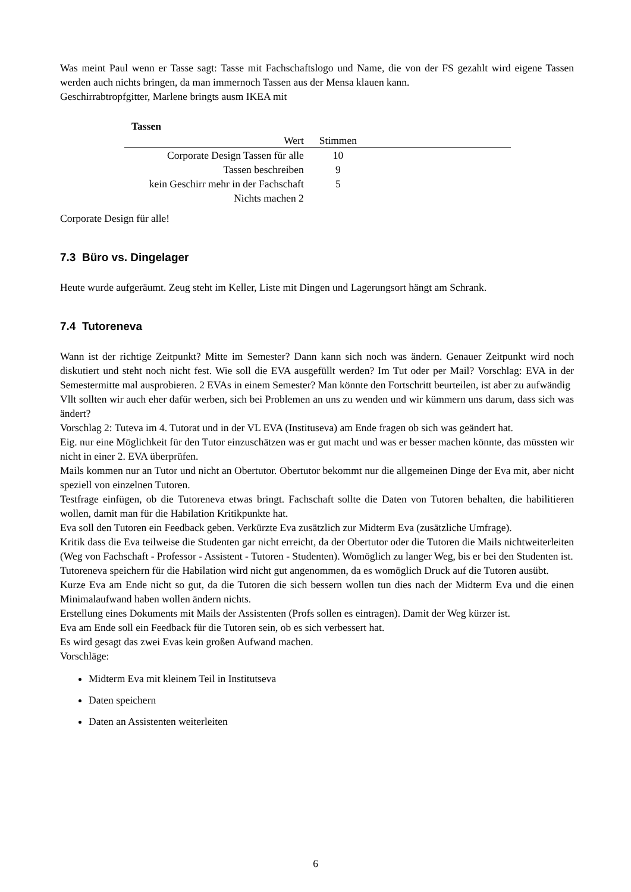Was meint Paul wenn er Tasse sagt: Tasse mit Fachschaftslogo und Name, die von der FS gezahlt wird eigene Tassen werden auch nichts bringen, da man immernoch Tassen aus der Mensa klauen kann.
Geschirrabtropfgitter, Marlene bringts ausm IKEA mit
Tassen
| Wert | Stimmen | |
| --- | --- | --- |
| Corporate Design Tassen für alle | 10 | |
| Tassen beschreiben | 9 | |
| kein Geschirr mehr in der Fachschaft | 5 | |
| Nichts machen 2 | | |
Corporate Design für alle!
7.3 Büro vs. Dingelager
Heute wurde aufgeräumt. Zeug steht im Keller, Liste mit Dingen und Lagerungsort hängt am Schrank.
7.4 Tutoreneva
Wann ist der richtige Zeitpunkt? Mitte im Semester? Dann kann sich noch was ändern. Genauer Zeitpunkt wird noch diskutiert und steht noch nicht fest. Wie soll die EVA ausgefüllt werden? Im Tut oder per Mail? Vorschlag: EVA in der Semestermitte mal ausprobieren. 2 EVAs in einem Semester? Man könnte den Fortschritt beurteilen, ist aber zu aufwändig
Vllt sollten wir auch eher dafür werben, sich bei Problemen an uns zu wenden und wir kümmern uns darum, dass sich was ändert?
Vorschlag 2: Tuteva im 4. Tutorat und in der VL EVA (Instituseva) am Ende fragen ob sich was geändert hat.
Eig. nur eine Möglichkeit für den Tutor einzuschätzen was er gut macht und was er besser machen könnte, das müssten wir nicht in einer 2. EVA überprüfen.
Mails kommen nur an Tutor und nicht an Obertutor. Obertutor bekommt nur die allgemeinen Dinge der Eva mit, aber nicht speziell von einzelnen Tutoren.
Testfrage einfügen, ob die Tutoreneva etwas bringt. Fachschaft sollte die Daten von Tutoren behalten, die habilitieren wollen, damit man für die Habilation Kritikpunkte hat.
Eva soll den Tutoren ein Feedback geben. Verkürzte Eva zusätzlich zur Midterm Eva (zusätzliche Umfrage).
Kritik dass die Eva teilweise die Studenten gar nicht erreicht, da der Obertutor oder die Tutoren die Mails nichtweiterleiten (Weg von Fachschaft - Professor - Assistent - Tutoren - Studenten). Womöglich zu langer Weg, bis er bei den Studenten ist.
Tutoreneva speichern für die Habilation wird nicht gut angenommen, da es womöglich Druck auf die Tutoren ausübt.
Kurze Eva am Ende nicht so gut, da die Tutoren die sich bessern wollen tun dies nach der Midterm Eva und die einen Minimalaufwand haben wollen ändern nichts.
Erstellung eines Dokuments mit Mails der Assistenten (Profs sollen es eintragen). Damit der Weg kürzer ist.
Eva am Ende soll ein Feedback für die Tutoren sein, ob es sich verbessert hat.
Es wird gesagt das zwei Evas kein großen Aufwand machen.
Vorschläge:
Midterm Eva mit kleinem Teil in Institutseva
Daten speichern
Daten an Assistenten weiterleiten
6